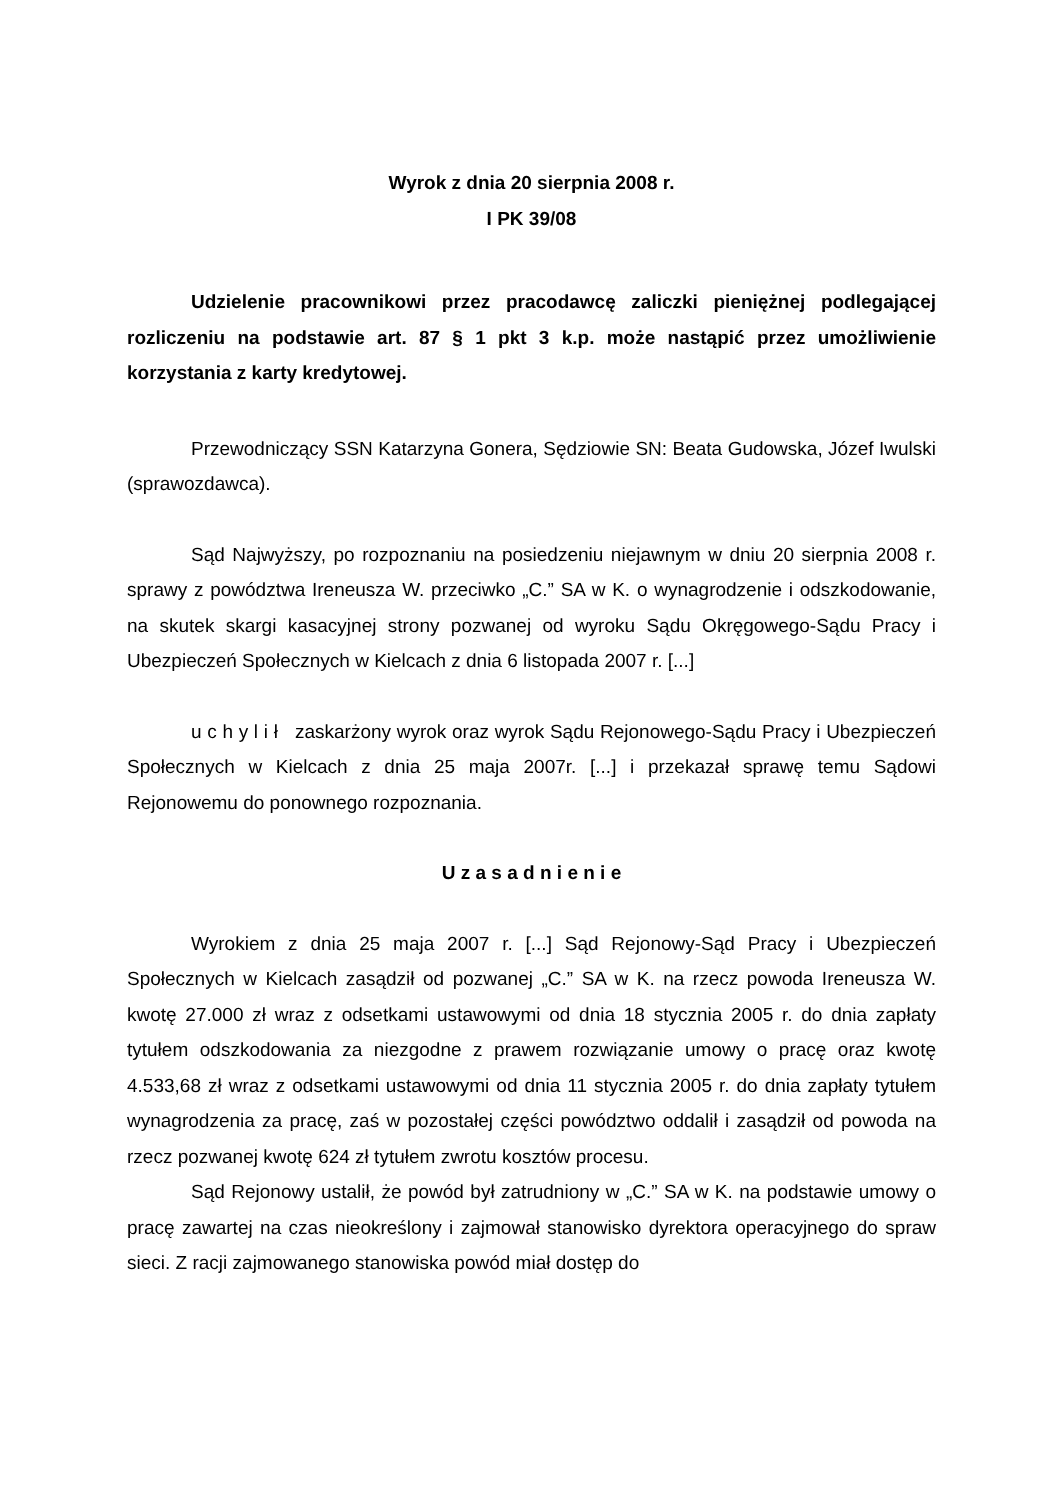Wyrok z dnia 20 sierpnia 2008 r.
I PK 39/08
Udzielenie pracownikowi przez pracodawcę zaliczki pieniężnej podlegającej rozliczeniu na podstawie art. 87 § 1 pkt 3 k.p. może nastąpić przez umożliwienie korzystania z karty kredytowej.
Przewodniczący SSN Katarzyna Gonera, Sędziowie SN: Beata Gudowska, Józef Iwulski (sprawozdawca).
Sąd Najwyższy, po rozpoznaniu na posiedzeniu niejawnym w dniu 20 sierpnia 2008 r. sprawy z powództwa Ireneusza W. przeciwko „C.” SA w K. o wynagrodzenie i odszkodowanie, na skutek skargi kasacyjnej strony pozwanej od wyroku Sądu Okręgowego-Sądu Pracy i Ubezpieczeń Społecznych w Kielcach z dnia 6 listopada 2007 r. [...]
u c h y l i ł zaskarżony wyrok oraz wyrok Sądu Rejonowego-Sądu Pracy i Ubezpieczeń Społecznych w Kielcach z dnia 25 maja 2007r. [...] i przekazał sprawę temu Sądowi Rejonowemu do ponownego rozpoznania.
U z a s a d n i e n i e
Wyrokiem z dnia 25 maja 2007 r. [...] Sąd Rejonowy-Sąd Pracy i Ubezpieczeń Społecznych w Kielcach zasądził od pozwanej „C.” SA w K. na rzecz powoda Ireneusza W. kwotę 27.000 zł wraz z odsetkami ustawowymi od dnia 18 stycznia 2005 r. do dnia zapłaty tytułem odszkodowania za niezgodne z prawem rozwiązanie umowy o pracę oraz kwotę 4.533,68 zł wraz z odsetkami ustawowymi od dnia 11 stycznia 2005 r. do dnia zapłaty tytułem wynagrodzenia za pracę, zaś w pozostałej części powództwo oddalił i zasądził od powoda na rzecz pozwanej kwotę 624 zł tytułem zwrotu kosztów procesu.
Sąd Rejonowy ustalił, że powód był zatrudniony w „C.” SA w K. na podstawie umowy o pracę zawartej na czas nieokreślony i zajmował stanowisko dyrektora operacyjnego do spraw sieci. Z racji zajmowanego stanowiska powód miał dostęp do